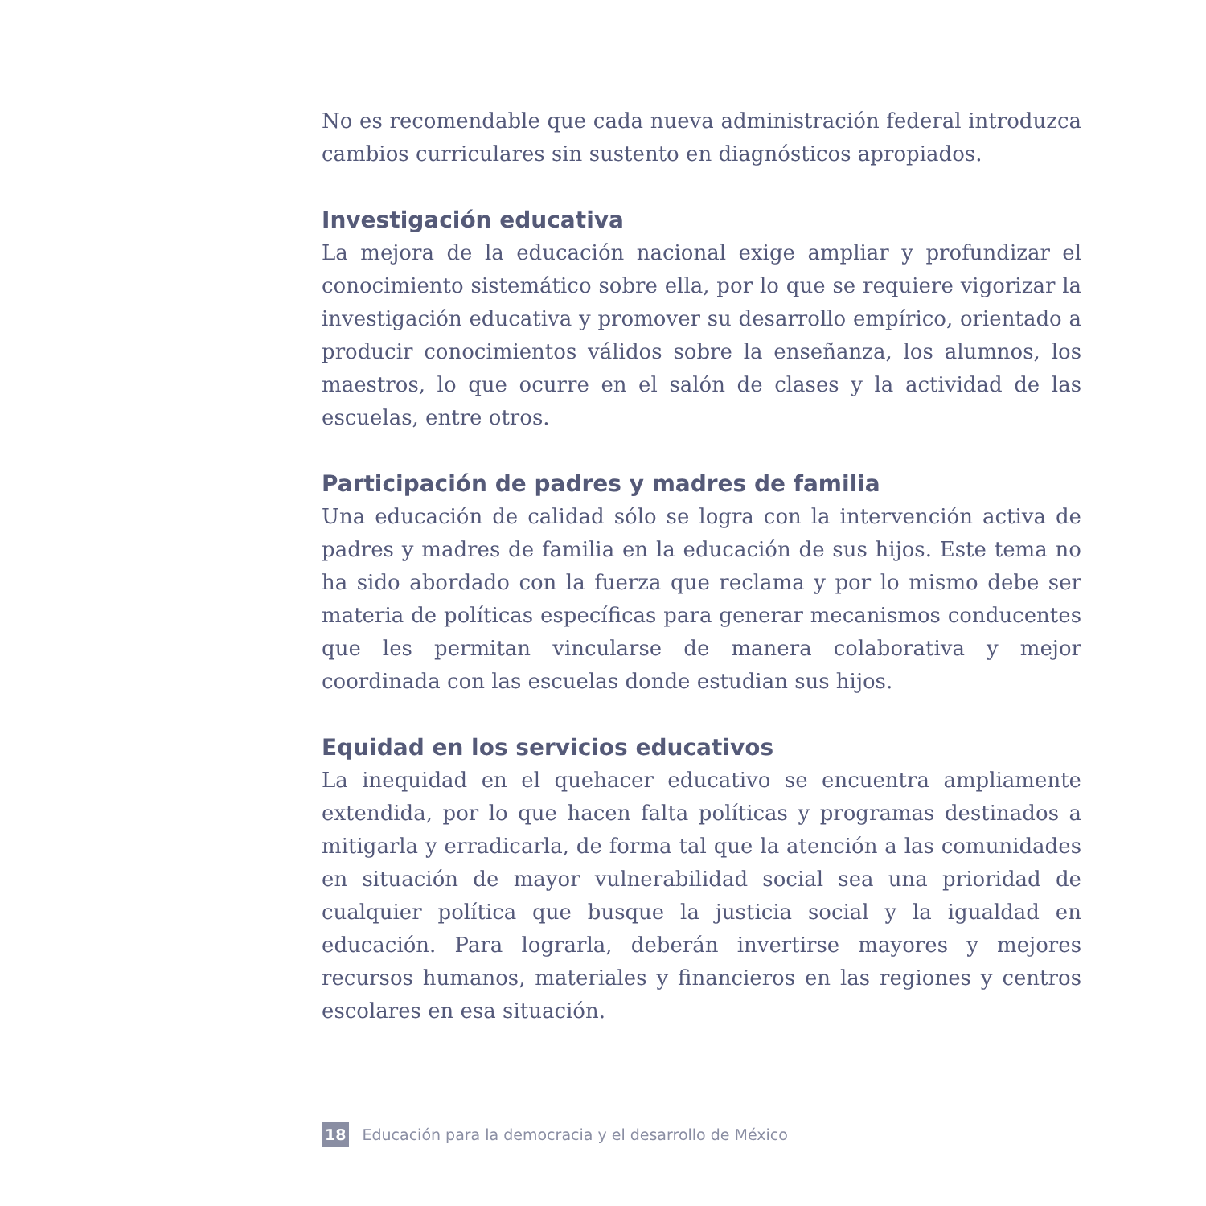No es recomendable que cada nueva administración federal introduzca cambios curriculares sin sustento en diagnósticos apropiados.
Investigación educativa
La mejora de la educación nacional exige ampliar y profundizar el conocimiento sistemático sobre ella, por lo que se requiere vigorizar la investigación educativa y promover su desarrollo empírico, orientado a producir conocimientos válidos sobre la enseñanza, los alumnos, los maestros, lo que ocurre en el salón de clases y la actividad de las escuelas, entre otros.
Participación de padres y madres de familia
Una educación de calidad sólo se logra con la intervención activa de padres y madres de familia en la educación de sus hijos. Este tema no ha sido abordado con la fuerza que reclama y por lo mismo debe ser materia de políticas específicas para generar mecanismos conducentes que les permitan vincularse de manera colaborativa y mejor coordinada con las escuelas donde estudian sus hijos.
Equidad en los servicios educativos
La inequidad en el quehacer educativo se encuentra ampliamente extendida, por lo que hacen falta políticas y programas destinados a mitigarla y erradicarla, de forma tal que la atención a las comunidades en situación de mayor vulnerabilidad social sea una prioridad de cualquier política que busque la justicia social y la igualdad en educación. Para lograrla, deberán invertirse mayores y mejores recursos humanos, materiales y financieros en las regiones y centros escolares en esa situación.
18 Educación para la democracia y el desarrollo de México